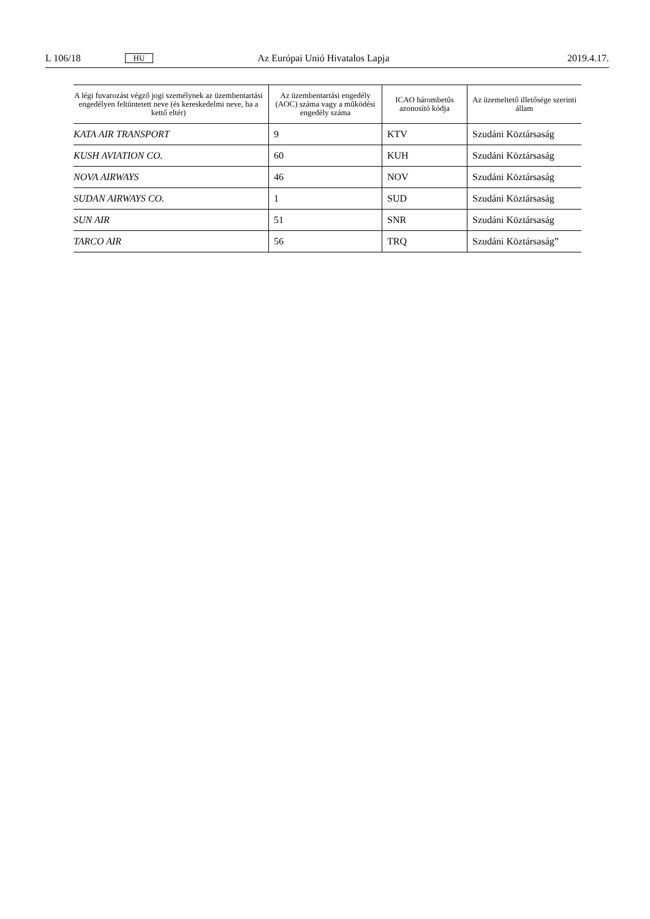L 106/18 HU Az Európai Unió Hivatalos Lapja 2019.4.17.
| A légi fuvarozást végző jogi személynek az üzembentartási engedélyen feltüntetett neve (és kereskedelmi neve, ha a kettő eltér) | Az üzembentartási enge­dély (AOC) száma vagy a működési engedély száma | ICAO hárombetűs azonosító kódja | Az üzemeltető illetősége szerinti állam |
| --- | --- | --- | --- |
| KATA AIR TRANSPORT | 9 | KTV | Szudáni Köztársaság |
| KUSH AVIATION CO. | 60 | KUH | Szudáni Köztársaság |
| NOVA AIRWAYS | 46 | NOV | Szudáni Köztársaság |
| SUDAN AIRWAYS CO. | 1 | SUD | Szudáni Köztársaság |
| SUN AIR | 51 | SNR | Szudáni Köztársaság |
| TARCO AIR | 56 | TRQ | Szudáni Köztársaság” |